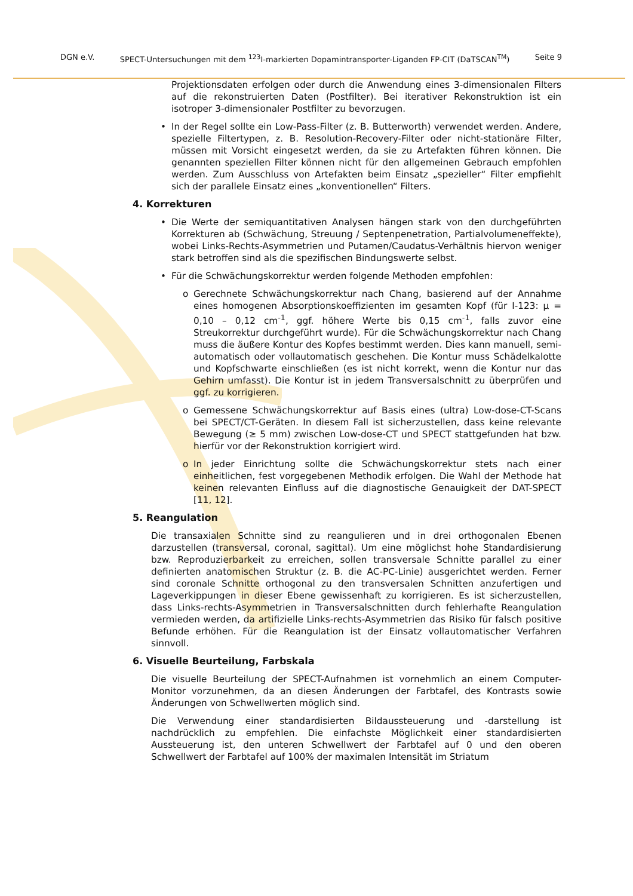DGN e.V. SPECT-Untersuchungen mit dem <sup>123</sup>I-markierten Dopamintransporter-Liganden FP-CIT (DaTSCAN<sup>TM</sup>) Seite 9
Projektionsdaten erfolgen oder durch die Anwendung eines 3-dimensionalen Filters auf die rekonstruierten Daten (Postfilter). Bei iterativer Rekonstruktion ist ein isotroper 3-dimensionaler Postfilter zu bevorzugen.
• In der Regel sollte ein Low-Pass-Filter (z. B. Butterworth) verwendet werden. Andere, spezielle Filtertypen, z. B. Resolution-Recovery-Filter oder nicht-stationäre Filter, müssen mit Vorsicht eingesetzt werden, da sie zu Artefakten führen können. Die genannten speziellen Filter können nicht für den allgemeinen Gebrauch empfohlen werden. Zum Ausschluss von Artefakten beim Einsatz „spezieller“ Filter empfiehlt sich der parallele Einsatz eines „konventionellen“ Filters.
4. Korrekturen
• Die Werte der semiquantitativen Analysen hängen stark von den durchgeführten Korrekturen ab (Schwächung, Streuung / Septenpenetration, Partialvolumeneffekte), wobei Links-Rechts-Asymmetrien und Putamen/Caudatus-Verhältnis hiervon weniger stark betroffen sind als die spezifischen Bindungswerte selbst.
• Für die Schwächungskorrektur werden folgende Methoden empfohlen:
o Gerechnete Schwächungskorrektur nach Chang, basierend auf der Annahme eines homogenen Absorptionskoeffizienten im gesamten Kopf (für I-123: μ = 0,10 – 0,12 cm<sup>-1</sup>, ggf. höhere Werte bis 0,15 cm<sup>-1</sup>, falls zuvor eine Streukorrektur durchgeführt wurde). Für die Schwächungskorrektur nach Chang muss die äußere Kontur des Kopfes bestimmt werden. Dies kann manuell, semi-automatisch oder vollautomatisch geschehen. Die Kontur muss Schädelkalotte und Kopfschwarte einschließen (es ist nicht korrekt, wenn die Kontur nur das Gehirn umfasst). Die Kontur ist in jedem Transversalschnitt zu überprüfen und ggf. zu korrigieren.
o Gemessene Schwächungskorrektur auf Basis eines (ultra) Low-dose-CT-Scans bei SPECT/CT-Geräten. In diesem Fall ist sicherzustellen, dass keine relevante Bewegung (≥ 5 mm) zwischen Low-dose-CT und SPECT stattgefunden hat bzw. hierfür vor der Rekonstruktion korrigiert wird.
o In jeder Einrichtung sollte die Schwächungskorrektur stets nach einer einheitlichen, fest vorgegebenen Methodik erfolgen. Die Wahl der Methode hat keinen relevanten Einfluss auf die diagnostische Genauigkeit der DAT-SPECT [11, 12].
5. Reangulation
Die transaxialen Schnitte sind zu reangulieren und in drei orthogonalen Ebenen darzustellen (transversal, coronal, sagittal). Um eine möglichst hohe Standardisierung bzw. Reproduzierbarkeit zu erreichen, sollen transversale Schnitte parallel zu einer definierten anatomischen Struktur (z. B. die AC-PC-Linie) ausgerichtet werden. Ferner sind coronale Schnitte orthogonal zu den transversalen Schnitten anzufertigen und Lageverkippungen in dieser Ebene gewissenhaft zu korrigieren. Es ist sicherzustellen, dass Links-rechts-Asymmetrien in Transversalschnitten durch fehlerhafte Reangulation vermieden werden, da artifizielle Links-rechts-Asymmetrien das Risiko für falsch positive Befunde erhöhen. Für die Reangulation ist der Einsatz vollautomatischer Verfahren sinnvoll.
6. Visuelle Beurteilung, Farbskala
Die visuelle Beurteilung der SPECT-Aufnahmen ist vornehmlich an einem Computer-Monitor vorzunehmen, da an diesen Änderungen der Farbtafel, des Kontrasts sowie Änderungen von Schwellwerten möglich sind.
Die Verwendung einer standardisierten Bildaussteuerung und -darstellung ist nachdrücklich zu empfehlen. Die einfachste Möglichkeit einer standardisierten Aussteuerung ist, den unteren Schwellwert der Farbtafel auf 0 und den oberen Schwellwert der Farbtafel auf 100% der maximalen Intensität im Striatum